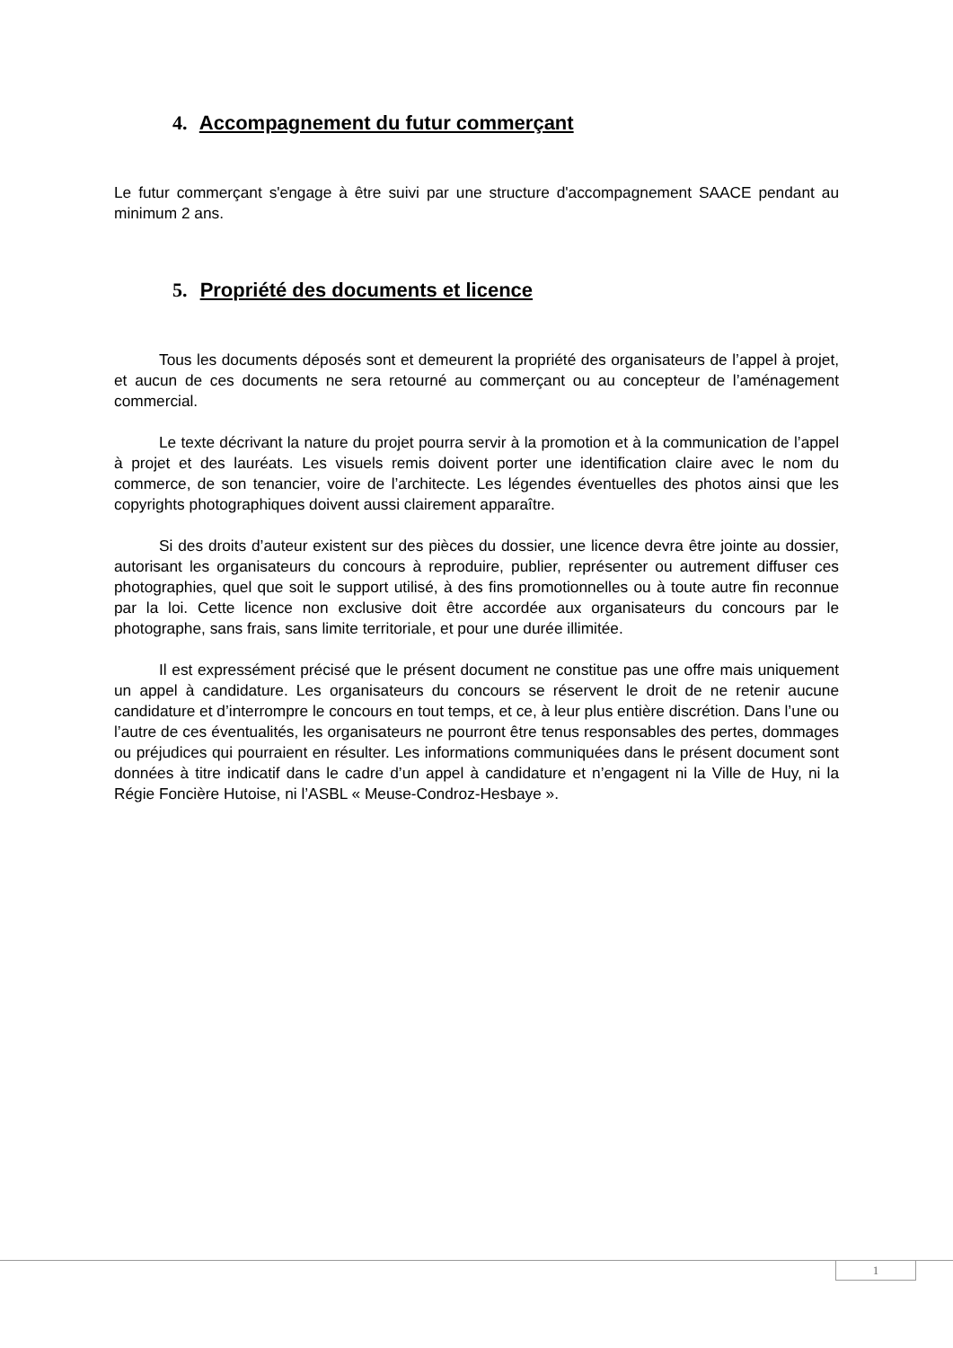4. Accompagnement du futur commerçant
Le futur commerçant s'engage à être suivi par une structure d'accompagnement SAACE pendant au minimum 2 ans.
5. Propriété des documents et licence
Tous les documents déposés sont et demeurent la propriété des organisateurs de l’appel à projet, et aucun de ces documents ne sera retourné au commerçant ou au concepteur de l’aménagement commercial.
Le texte décrivant la nature du projet pourra servir à la promotion et à la communication de l’appel à projet et des lauréats. Les visuels remis doivent porter une identification claire avec le nom du commerce, de son tenancier, voire de l’architecte. Les légendes éventuelles des photos ainsi que les copyrights photographiques doivent aussi clairement apparaître.
Si des droits d’auteur existent sur des pièces du dossier, une licence devra être jointe au dossier, autorisant les organisateurs du concours à reproduire, publier, représenter ou autrement diffuser ces photographies, quel que soit le support utilisé, à des fins promotionnelles ou à toute autre fin reconnue par la loi. Cette licence non exclusive doit être accordée aux organisateurs du concours par le photographe, sans frais, sans limite territoriale, et pour une durée illimitée.
Il est expressément précisé que le présent document ne constitue pas une offre mais uniquement un appel à candidature. Les organisateurs du concours se réservent le droit de ne retenir aucune candidature et d’interrompre le concours en tout temps, et ce, à leur plus entière discrétion. Dans l’une ou l’autre de ces éventualités, les organisateurs ne pourront être tenus responsables des pertes, dommages ou préjudices qui pourraient en résulter. Les informations communiquées dans le présent document sont données à titre indicatif dans le cadre d’un appel à candidature et n’engagent ni la Ville de Huy, ni la Régie Foncière Hutoise, ni l’ASBL « Meuse-Condroz-Hesbaye ».
1